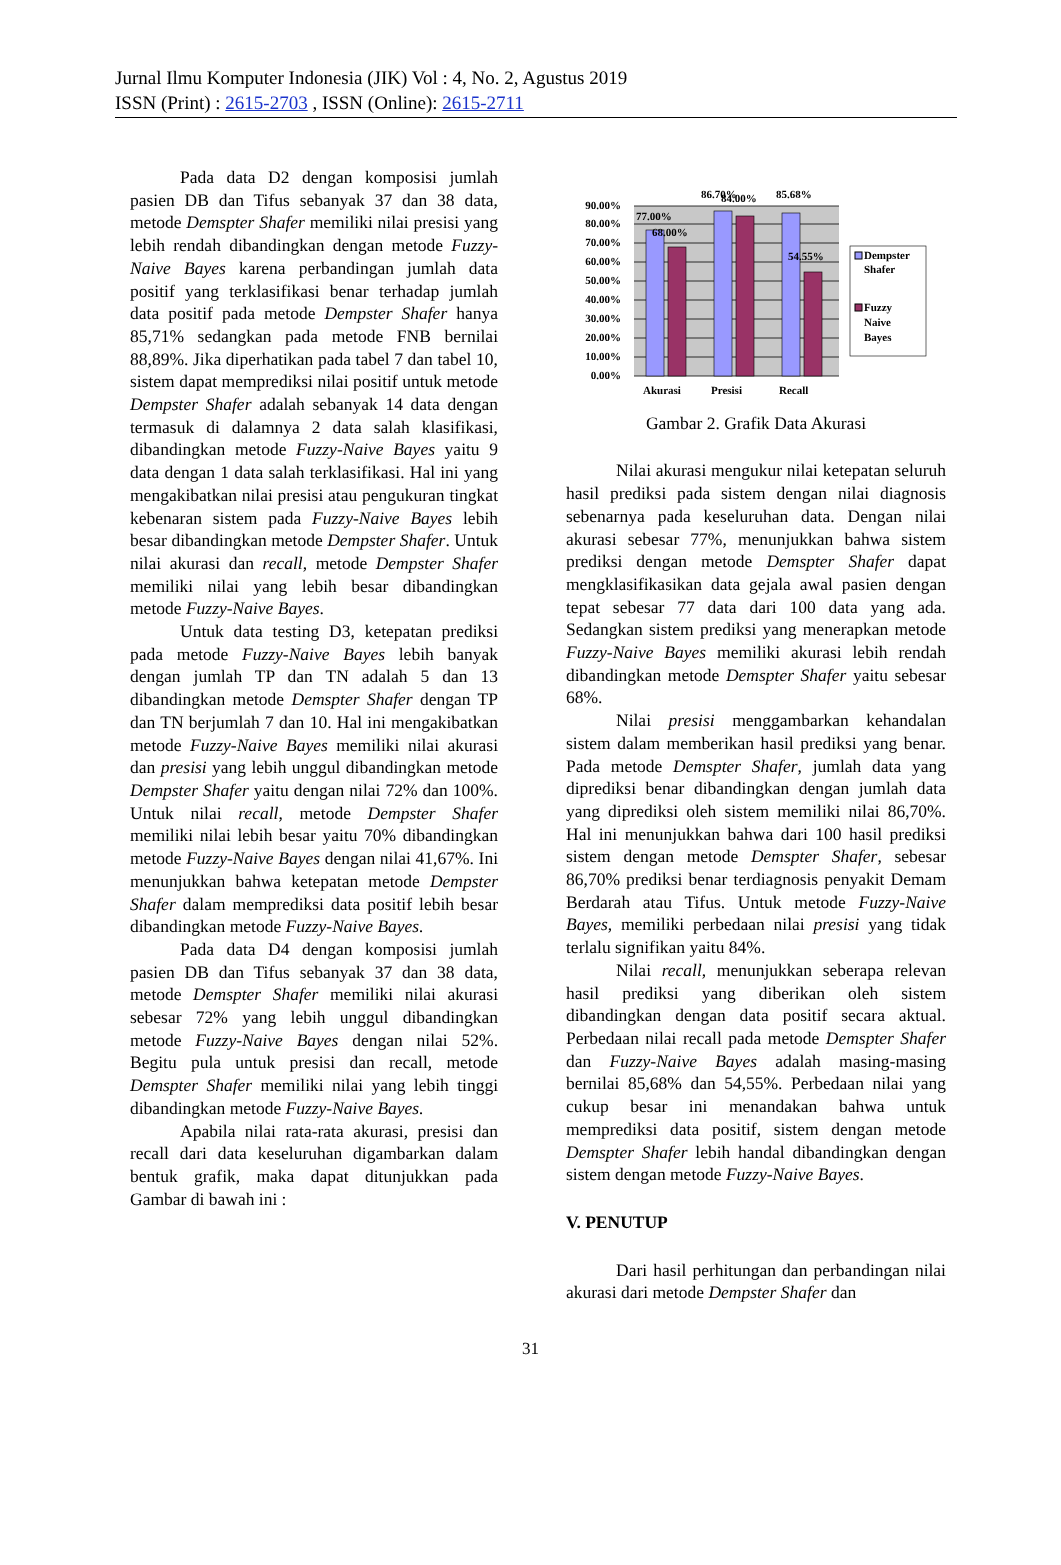Jurnal Ilmu Komputer Indonesia (JIK) Vol : 4, No. 2, Agustus 2019
ISSN (Print) : 2615-2703 , ISSN (Online): 2615-2711
Pada data D2 dengan komposisi jumlah pasien DB dan Tifus sebanyak 37 dan 38 data, metode Demspter Shafer memiliki nilai presisi yang lebih rendah dibandingkan dengan metode Fuzzy-Naive Bayes karena perbandingan jumlah data positif yang terklasifikasi benar terhadap jumlah data positif pada metode Dempster Shafer hanya 85,71% sedangkan pada metode FNB bernilai 88,89%. Jika diperhatikan pada tabel 7 dan tabel 10, sistem dapat memprediksi nilai positif untuk metode Dempster Shafer adalah sebanyak 14 data dengan termasuk di dalamnya 2 data salah klasifikasi, dibandingkan metode Fuzzy-Naive Bayes yaitu 9 data dengan 1 data salah terklasifikasi. Hal ini yang mengakibatkan nilai presisi atau pengukuran tingkat kebenaran sistem pada Fuzzy-Naive Bayes lebih besar dibandingkan metode Dempster Shafer. Untuk nilai akurasi dan recall, metode Dempster Shafer memiliki nilai yang lebih besar dibandingkan metode Fuzzy-Naive Bayes.
Untuk data testing D3, ketepatan prediksi pada metode Fuzzy-Naive Bayes lebih banyak dengan jumlah TP dan TN adalah 5 dan 13 dibandingkan metode Demspter Shafer dengan TP dan TN berjumlah 7 dan 10. Hal ini mengakibatkan metode Fuzzy-Naive Bayes memiliki nilai akurasi dan presisi yang lebih unggul dibandingkan metode Dempster Shafer yaitu dengan nilai 72% dan 100%. Untuk nilai recall, metode Dempster Shafer memiliki nilai lebih besar yaitu 70% dibandingkan metode Fuzzy-Naive Bayes dengan nilai 41,67%. Ini menunjukkan bahwa ketepatan metode Dempster Shafer dalam memprediksi data positif lebih besar dibandingkan metode Fuzzy-Naive Bayes.
Pada data D4 dengan komposisi jumlah pasien DB dan Tifus sebanyak 37 dan 38 data, metode Demspter Shafer memiliki nilai akurasi sebesar 72% yang lebih unggul dibandingkan metode Fuzzy-Naive Bayes dengan nilai 52%. Begitu pula untuk presisi dan recall, metode Demspter Shafer memiliki nilai yang lebih tinggi dibandingkan metode Fuzzy-Naive Bayes.
Apabila nilai rata-rata akurasi, presisi dan recall dari data keseluruhan digambarkan dalam bentuk grafik, maka dapat ditunjukkan pada Gambar di bawah ini :
0.00%
10.00%
20.00%
30.00%
40.00%
50.00%
60.00%
70.00%
80.00%
90.00%
77.00%
68.00%
86.70%
84.00%
85.68%
54.55%
Akurasi
Presisi
Recall
Dempster
Shafer
Fuzzy
Naive
Bayes
Gambar 2. Grafik Data Akurasi
Nilai akurasi mengukur nilai ketepatan seluruh hasil prediksi pada sistem dengan nilai diagnosis sebenarnya pada keseluruhan data. Dengan nilai akurasi sebesar 77%, menunjukkan bahwa sistem prediksi dengan metode Demspter Shafer dapat mengklasifikasikan data gejala awal pasien dengan tepat sebesar 77 data dari 100 data yang ada. Sedangkan sistem prediksi yang menerapkan metode Fuzzy-Naive Bayes memiliki akurasi lebih rendah dibandingkan metode Demspter Shafer yaitu sebesar 68%.
Nilai presisi menggambarkan kehandalan sistem dalam memberikan hasil prediksi yang benar. Pada metode Demspter Shafer, jumlah data yang diprediksi benar dibandingkan dengan jumlah data yang diprediksi oleh sistem memiliki nilai 86,70%. Hal ini menunjukkan bahwa dari 100 hasil prediksi sistem dengan metode Demspter Shafer, sebesar 86,70% prediksi benar terdiagnosis penyakit Demam Berdarah atau Tifus. Untuk metode Fuzzy-Naive Bayes, memiliki perbedaan nilai presisi yang tidak terlalu signifikan yaitu 84%.
Nilai recall, menunjukkan seberapa relevan hasil prediksi yang diberikan oleh sistem dibandingkan dengan data positif secara aktual. Perbedaan nilai recall pada metode Demspter Shafer dan Fuzzy-Naive Bayes adalah masing-masing bernilai 85,68% dan 54,55%. Perbedaan nilai yang cukup besar ini menandakan bahwa untuk memprediksi data positif, sistem dengan metode Demspter Shafer lebih handal dibandingkan dengan sistem dengan metode Fuzzy-Naive Bayes.
V. PENUTUP
Dari hasil perhitungan dan perbandingan nilai akurasi dari metode Dempster Shafer dan
31